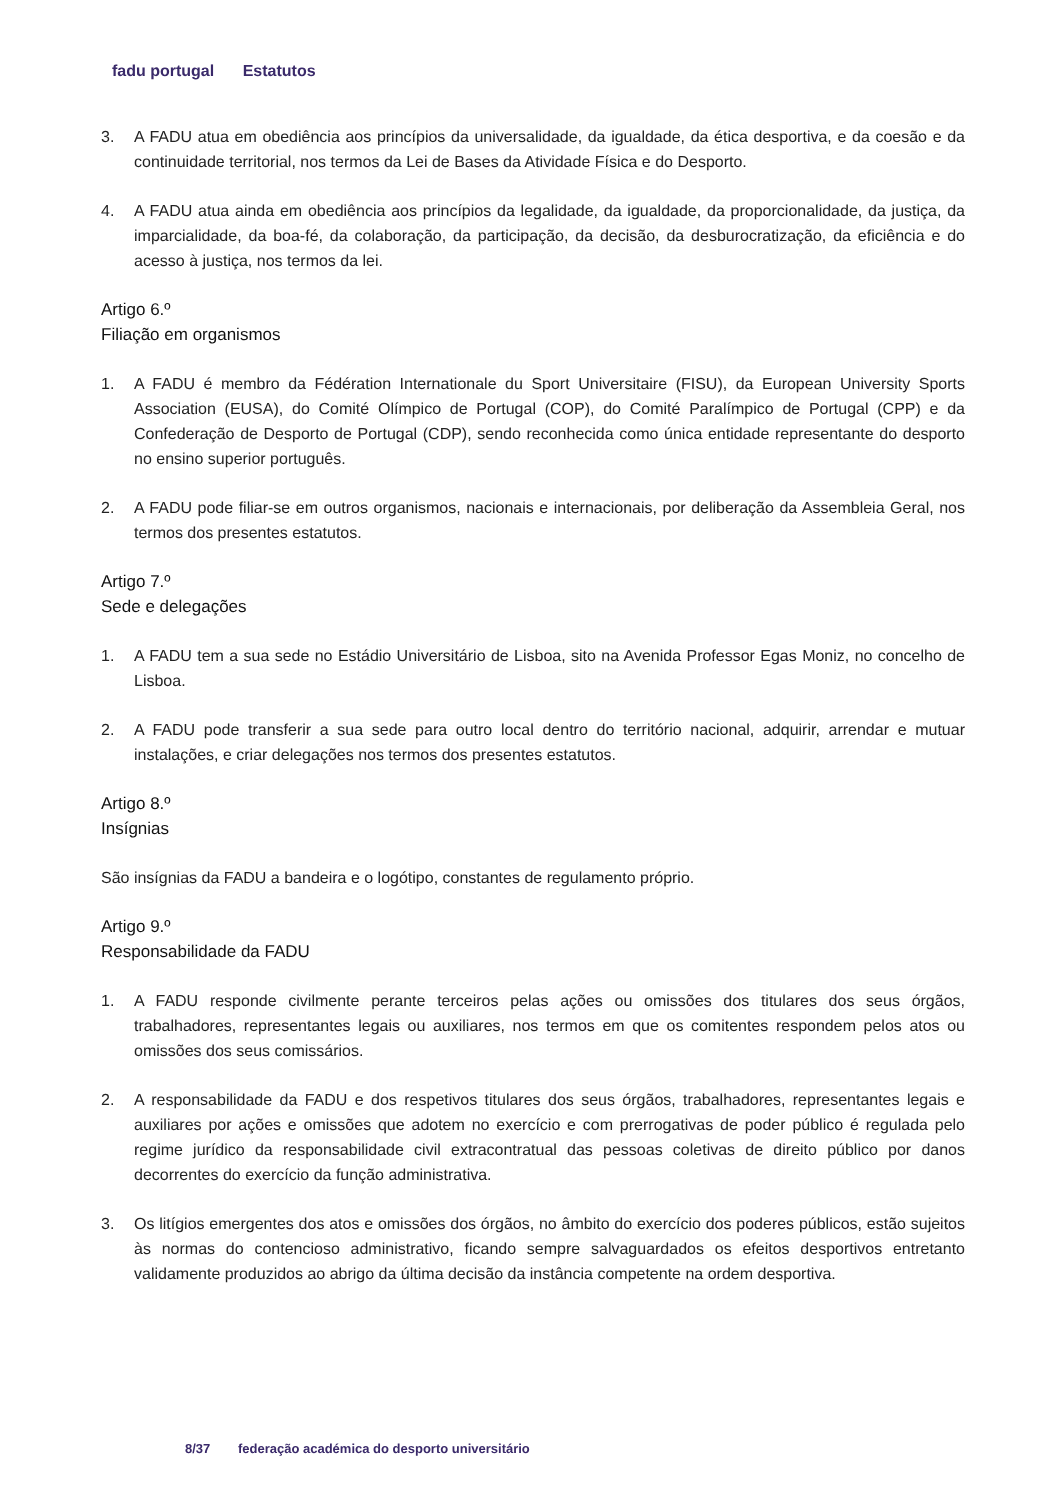fadu portugal Estatutos
3. A FADU atua em obediência aos princípios da universalidade, da igualdade, da ética desportiva, e da coesão e da continuidade territorial, nos termos da Lei de Bases da Atividade Física e do Desporto.
4. A FADU atua ainda em obediência aos princípios da legalidade, da igualdade, da proporcionalidade, da justiça, da imparcialidade, da boa-fé, da colaboração, da participação, da decisão, da desburocratização, da eficiência e do acesso à justiça, nos termos da lei.
Artigo 6.º
Filiação em organismos
1. A FADU é membro da Fédération Internationale du Sport Universitaire (FISU), da European University Sports Association (EUSA), do Comité Olímpico de Portugal (COP), do Comité Paralímpico de Portugal (CPP) e da Confederação de Desporto de Portugal (CDP), sendo reconhecida como única entidade representante do desporto no ensino superior português.
2. A FADU pode filiar-se em outros organismos, nacionais e internacionais, por deliberação da Assembleia Geral, nos termos dos presentes estatutos.
Artigo 7.º
Sede e delegações
1. A FADU tem a sua sede no Estádio Universitário de Lisboa, sito na Avenida Professor Egas Moniz, no concelho de Lisboa.
2. A FADU pode transferir a sua sede para outro local dentro do território nacional, adquirir, arrendar e mutuar instalações, e criar delegações nos termos dos presentes estatutos.
Artigo 8.º
Insígnias
São insígnias da FADU a bandeira e o logótipo, constantes de regulamento próprio.
Artigo 9.º
Responsabilidade da FADU
1. A FADU responde civilmente perante terceiros pelas ações ou omissões dos titulares dos seus órgãos, trabalhadores, representantes legais ou auxiliares, nos termos em que os comitentes respondem pelos atos ou omissões dos seus comissários.
2. A responsabilidade da FADU e dos respetivos titulares dos seus órgãos, trabalhadores, representantes legais e auxiliares por ações e omissões que adotem no exercício e com prerrogativas de poder público é regulada pelo regime jurídico da responsabilidade civil extracontratual das pessoas coletivas de direito público por danos decorrentes do exercício da função administrativa.
3. Os litígios emergentes dos atos e omissões dos órgãos, no âmbito do exercício dos poderes públicos, estão sujeitos às normas do contencioso administrativo, ficando sempre salvaguardados os efeitos desportivos entretanto validamente produzidos ao abrigo da última decisão da instância competente na ordem desportiva.
8/37 federação académica do desporto universitário